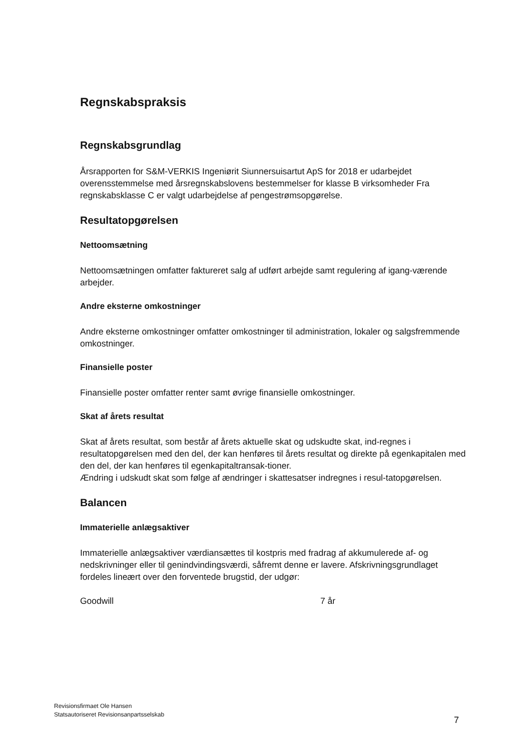Regnskabspraksis
Regnskabsgrundlag
Årsrapporten for S&M-VERKIS Ingeniørit Siunnersuisartut ApS for 2018 er udarbejdet overensstemmelse med årsregnskabslovens bestemmelser for klasse B virksomheder Fra regnskabsklasse C er valgt udarbejdelse af pengestrømsopgørelse.
Resultatopgørelsen
Nettoomsætning
Nettoomsætningen omfatter faktureret salg af udført arbejde samt regulering af igang-værende arbejder.
Andre eksterne omkostninger
Andre eksterne omkostninger omfatter omkostninger til administration, lokaler og salgsfremmende omkostninger.
Finansielle poster
Finansielle poster omfatter renter samt øvrige finansielle omkostninger.
Skat af årets resultat
Skat af årets resultat, som består af årets aktuelle skat og udskudte skat, ind-regnes i resultatopgørelsen med den del, der kan henføres til årets resultat og direkte på egenkapitalen med den del, der kan henføres til egenkapitaltransak-tioner.
Ændring i udskudt skat som følge af ændringer i skattesatser indregnes i resul-tatopgørelsen.
Balancen
Immaterielle anlægsaktiver
Immaterielle anlægsaktiver værdiansættes til kostpris med fradrag af akkumulerede af- og nedskrivninger eller til genindvindingsværdi, såfremt denne er lavere. Afskrivningsgrundlaget fordeles lineært over den forventede brugstid, der udgør:
Goodwill 7 år
Revisionsfirmaet Ole Hansen
Statsautoriseret Revisionsanpartsselskab
7